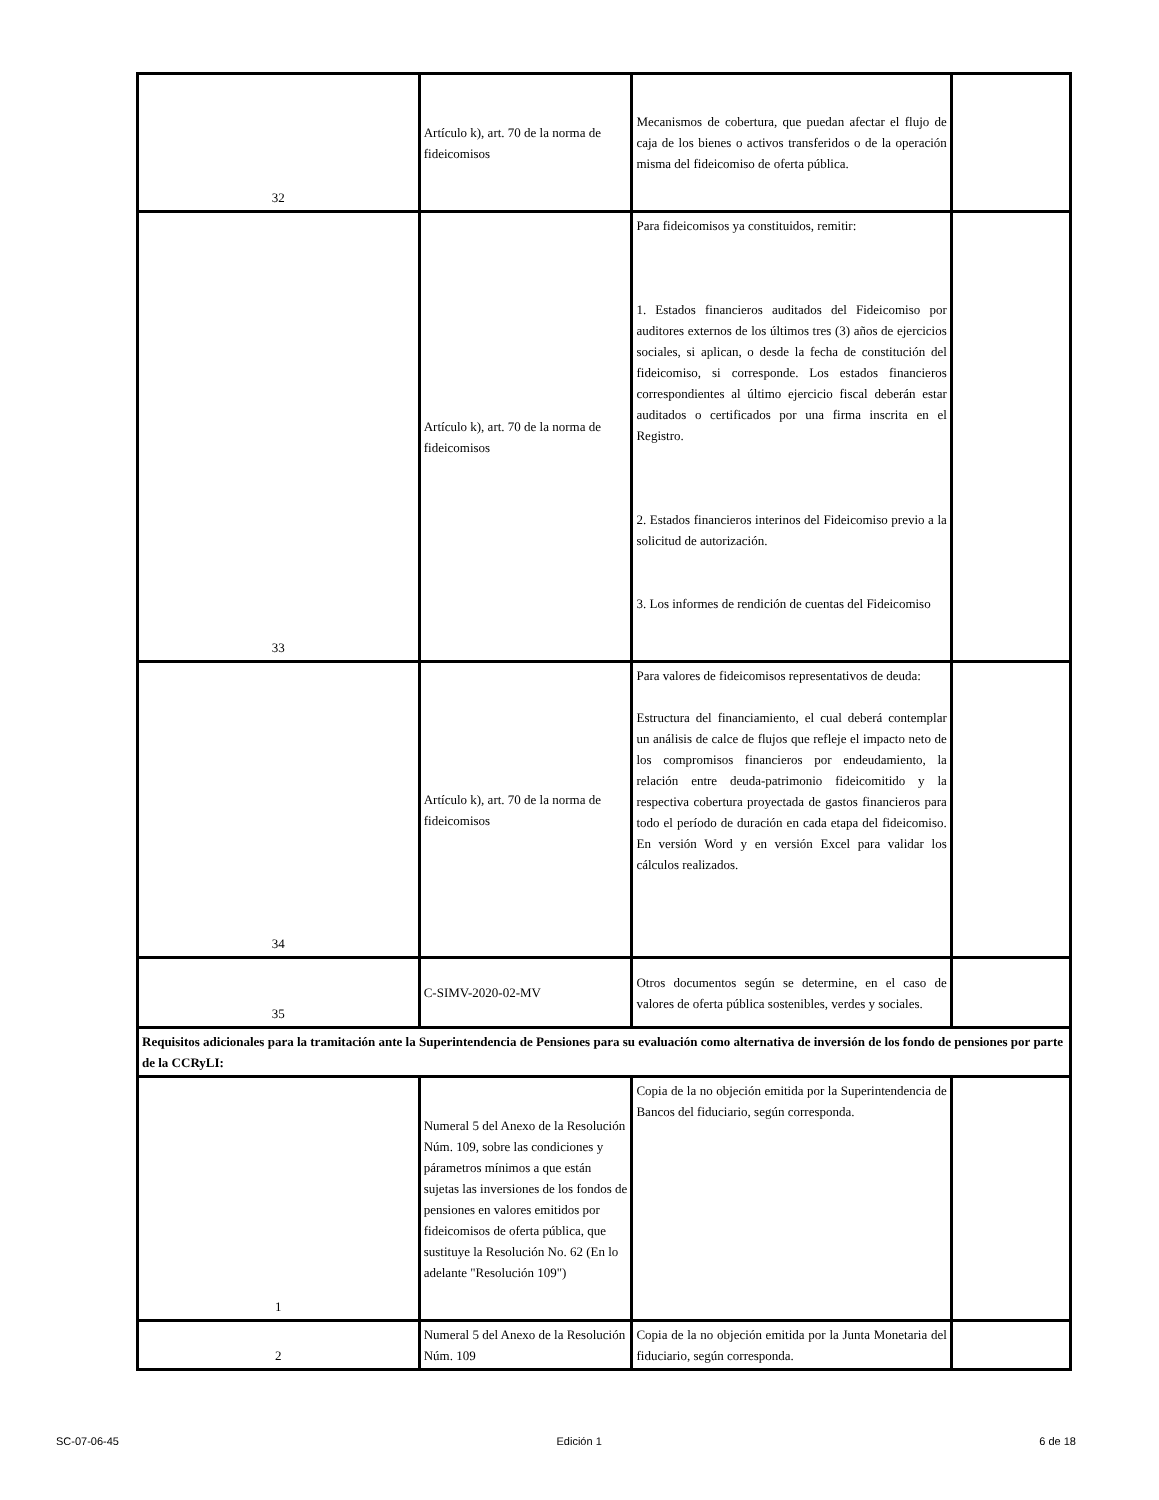| 32 | Artículo k), art. 70 de la norma de fideicomisos | Mecanismos de cobertura, que puedan afectar el flujo de caja de los bienes o activos transferidos o de la operación misma del fideicomiso de oferta pública. | |
| 33 | Artículo k), art. 70 de la norma de fideicomisos | Para fideicomisos ya constituidos, remitir: 1. Estados financieros auditados del Fideicomiso por auditores externos de los últimos tres (3) años de ejercicios sociales, si aplican, o desde la fecha de constitución del fideicomiso, si corresponde. Los estados financieros correspondientes al último ejercicio fiscal deberán estar auditados o certificados por una firma inscrita en el Registro. 2. Estados financieros interinos del Fideicomiso previo a la solicitud de autorización. 3. Los informes de rendición de cuentas del Fideicomiso | |
| 34 | Artículo k), art. 70 de la norma de fideicomisos | Para valores de fideicomisos representativos de deuda: Estructura del financiamiento, el cual deberá contemplar un análisis de calce de flujos que refleje el impacto neto de los compromisos financieros por endeudamiento, la relación entre deuda-patrimonio fideicomitido y la respectiva cobertura proyectada de gastos financieros para todo el período de duración en cada etapa del fideicomiso. En versión Word y en versión Excel para validar los cálculos realizados. | |
| 35 | C-SIMV-2020-02-MV | Otros documentos según se determine, en el caso de valores de oferta pública sostenibles, verdes y sociales. | |
| Requisitos adicionales para la tramitación ante la Superintendencia de Pensiones para su evaluación como alternativa de inversión de los fondo de pensiones por parte de la CCRyLI: | | | |
| 1 | Numeral 5 del Anexo de la Resolución Núm. 109, sobre las condiciones y párametros mínimos a que están sujetas las inversiones de los fondos de pensiones en valores emitidos por fideicomisos de oferta pública, que sustituye la Resolución No. 62 (En lo adelante "Resolución 109") | Copia de la no objeción emitida por la Superintendencia de Bancos del fiduciario, según corresponda. | |
| 2 | Numeral 5 del Anexo de la Resolución Núm. 109 | Copia de la no objeción emitida por la Junta Monetaria del fiduciario, según corresponda. | |
SC-07-06-45 Edición 1 6 de 18